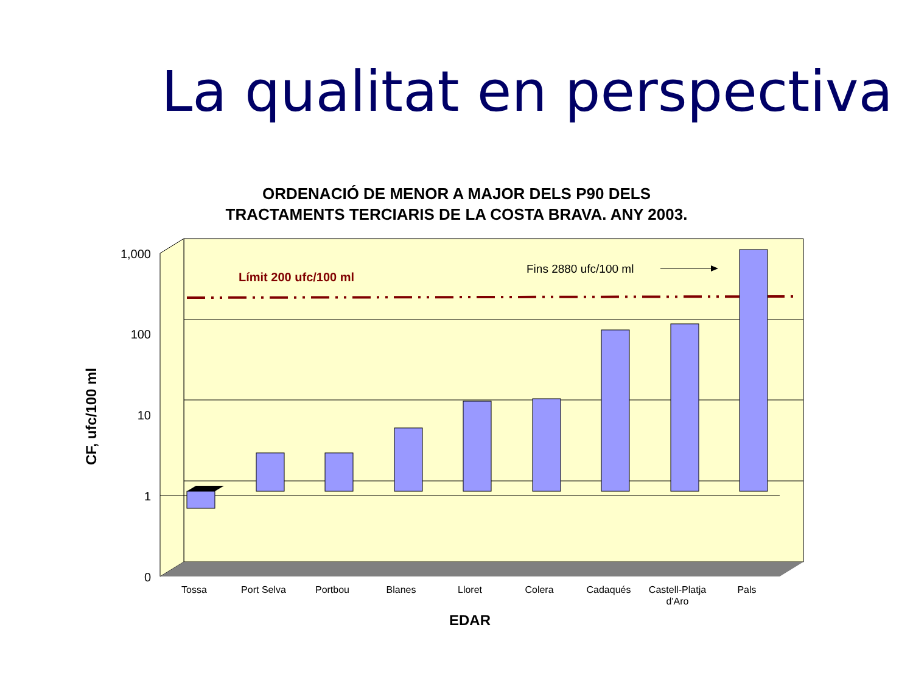La qualitat en perspectiva
ORDENACIÓ DE MENOR A MAJOR DELS P90 DELS
TRACTAMENTS TERCIARIS DE LA COSTA BRAVA. ANY 2003.
Límit 200 ufc/100 ml
Fins 2880 ufc/100 ml
1,000
100
10
1
0
Tossa
Port Selva
Portbou
Blanes
Lloret
Colera
Cadaqués
Castell-Platja
d'Aro
Pals
EDAR
CF, ufc/100 ml